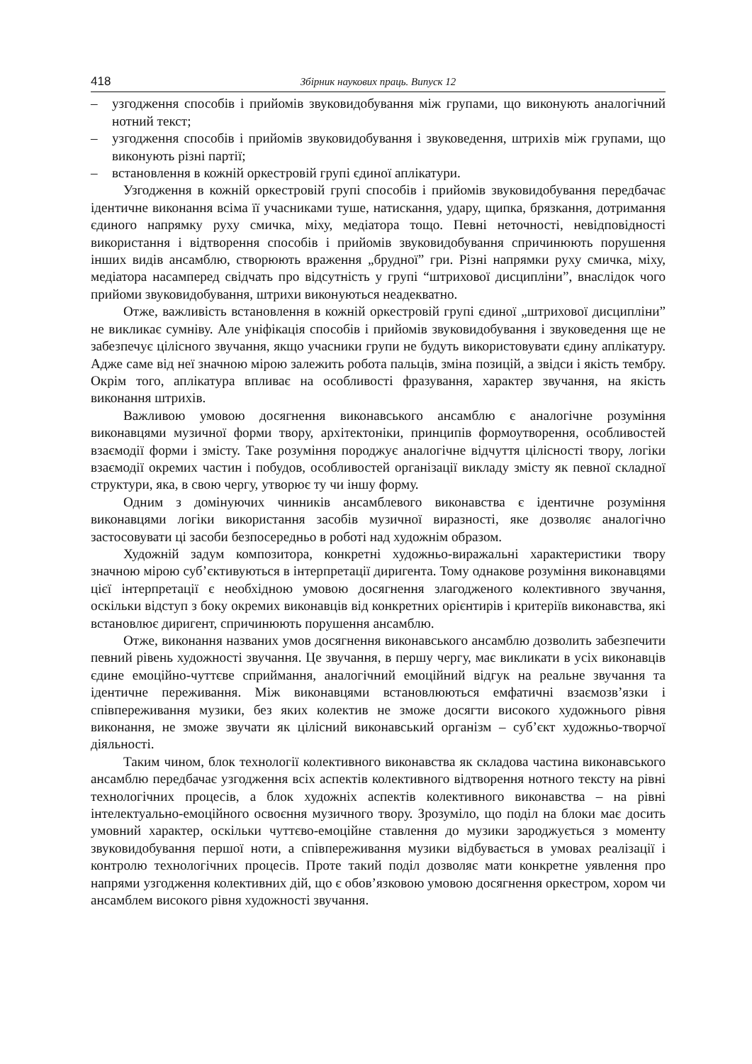418 Збірник наукових праць. Випуск 12
– узгодження способів і прийомів звуковидобування між групами, що виконують аналогічний нотний текст;
– узгодження способів і прийомів звуковидобування і звуковедення, штрихів між групами, що виконують різні партії;
– встановлення в кожній оркестровій групі єдиної аплікатури.
Узгодження в кожній оркестровій групі способів і прийомів звуковидобування передбачає ідентичне виконання всіма її учасниками туше, натискання, удару, щипка, брязкання, дотримання єдиного напрямку руху смичка, міху, медіатора тощо. Певні неточності, невідповідності використання і відтворення способів і прийомів звуковидобування спричинюють порушення інших видів ансамблю, створюють враження „брудної” гри. Різні напрямки руху смичка, міху, медіатора насамперед свідчать про відсутність у групі “штрихової дисципліни”, внаслідок чого прийоми звуковидобування, штрихи виконуються неадекватно.
Отже, важливість встановлення в кожній оркестровій групі єдиної „штрихової дисципліни” не викликає сумніву. Але уніфікація способів і прийомів звуковидобування і звуковедення ще не забезпечує цілісного звучання, якщо учасники групи не будуть використовувати єдину аплікатуру. Адже саме від неї значною мірою залежить робота пальців, зміна позицій, а звідси і якість тембру. Окрім того, аплікатура впливає на особливості фразування, характер звучання, на якість виконання штрихів.
Важливою умовою досягнення виконавського ансамблю є аналогічне розуміння виконавцями музичної форми твору, архітектоніки, принципів формоутворення, особливостей взаємодії форми і змісту. Таке розуміння породжує аналогічне відчуття цілісності твору, логіки взаємодії окремих частин і побудов, особливостей організації викладу змісту як певної складної структури, яка, в свою чергу, утворює ту чи іншу форму.
Одним з домінуючих чинників ансамблевого виконавства є ідентичне розуміння виконавцями логіки використання засобів музичної виразності, яке дозволяє аналогічно застосовувати ці засоби безпосередньо в роботі над художнім образом.
Художній задум композитора, конкретні художньо-виражальні характеристики твору значною мірою суб’єктивуються в інтерпретації диригента. Тому однакове розуміння виконавцями цієї інтерпретації є необхідною умовою досягнення злагодженого колективного звучання, оскільки відступ з боку окремих виконавців від конкретних орієнтирів і критеріїв виконавства, які встановлює диригент, спричинюють порушення ансамблю.
Отже, виконання названих умов досягнення виконавського ансамблю дозволить забезпечити певний рівень художності звучання. Це звучання, в першу чергу, має викликати в усіх виконавців єдине емоційно-чуттєве сприймання, аналогічний емоційний відгук на реальне звучання та ідентичне переживання. Між виконавцями встановлюються емфатичні взаємозв’язки і співпереживання музики, без яких колектив не зможе досягти високого художнього рівня виконання, не зможе звучати як цілісний виконавський організм – суб’єкт художньо-творчої діяльності.
Таким чином, блок технології колективного виконавства як складова частина виконавського ансамблю передбачає узгодження всіх аспектів колективного відтворення нотного тексту на рівні технологічних процесів, а блок художніх аспектів колективного виконавства – на рівні інтелектуально-емоційного освоєння музичного твору. Зрозуміло, що поділ на блоки має досить умовний характер, оскільки чуттєво-емоційне ставлення до музики зароджується з моменту звуковидобування першої ноти, а співпереживання музики відбувається в умовах реалізації і контролю технологічних процесів. Проте такий поділ дозволяє мати конкретне уявлення про напрями узгодження колективних дій, що є обов’язковою умовою досягнення оркестром, хором чи ансамблем високого рівня художності звучання.